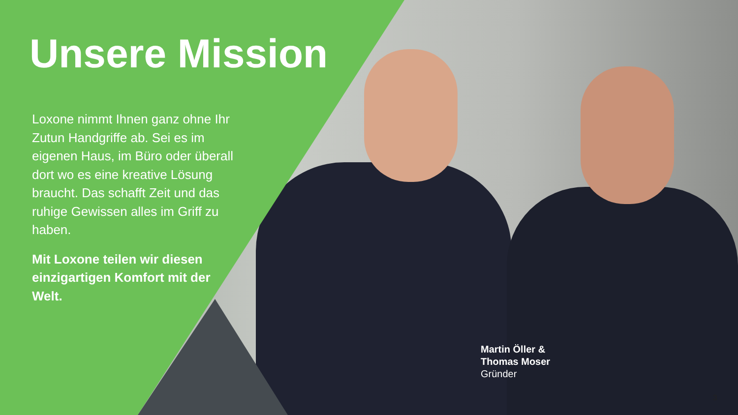Unsere Mission
Loxone nimmt Ihnen ganz ohne Ihr Zutun Handgriffe ab. Sei es im eigenen Haus, im Büro oder überall dort wo es eine kreative Lösung braucht. Das schafft Zeit und das ruhige Gewissen alles im Griff zu haben.
Mit Loxone teilen wir diesen einzigartigen Komfort mit der Welt.
Martin Öller &
Thomas Moser
Gründer
3